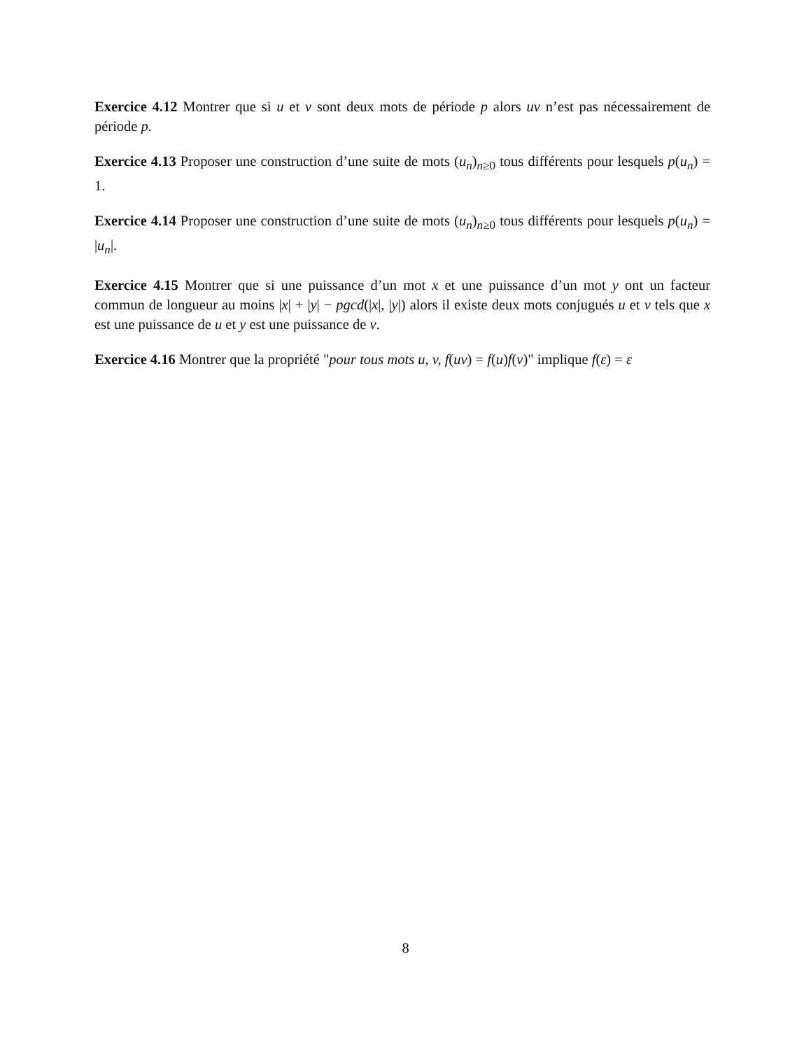Exercice 4.12 Montrer que si u et v sont deux mots de période p alors uv n’est pas nécessairement de période p.
Exercice 4.13 Proposer une construction d’une suite de mots (u<sub>n</sub>)<sub>n≥0</sub> tous différents pour lesquels p(u<sub>n</sub>) = 1.
Exercice 4.14 Proposer une construction d’une suite de mots (u<sub>n</sub>)<sub>n≥0</sub> tous différents pour lesquels p(u<sub>n</sub>) = |u<sub>n</sub>|.
Exercice 4.15 Montrer que si une puissance d’un mot x et une puissance d’un mot y ont un facteur commun de longueur au moins |x| + |y| − pgcd(|x|, |y|) alors il existe deux mots conjugués u et v tels que x est une puissance de u et y est une puissance de v.
Exercice 4.16 Montrer que la propriété "pour tous mots u, v, f(uv) = f(u)f(v)" implique f(ε) = ε
8